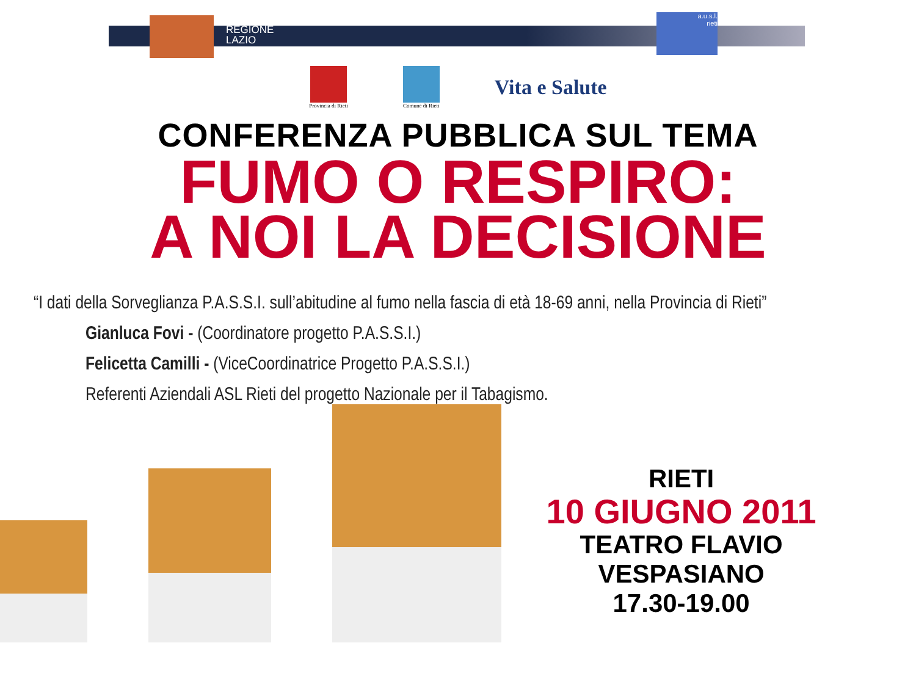REGIONE
LAZIO
a.u.s.l.
rieti
Provincia di Rieti Comune di Rieti
Vita e Salute
CONFERENZA PUBBLICA SUL TEMA
FUMO O RESPIRO:
A NOI LA DECISIONE
“I dati della Sorveglianza P.A.S.S.I. sull’abitudine al fumo nella fascia di età 18-69 anni, nella Provincia di Rieti”
Gianluca Fovi - (Coordinatore progetto P.A.S.S.I.)
Felicetta Camilli - (ViceCoordinatrice Progetto P.A.S.S.I.)
Referenti Aziendali ASL Rieti del progetto Nazionale per il Tabagismo.
RIETI
10 GIUGNO 2011
TEATRO FLAVIO VESPASIANO
17.30-19.00